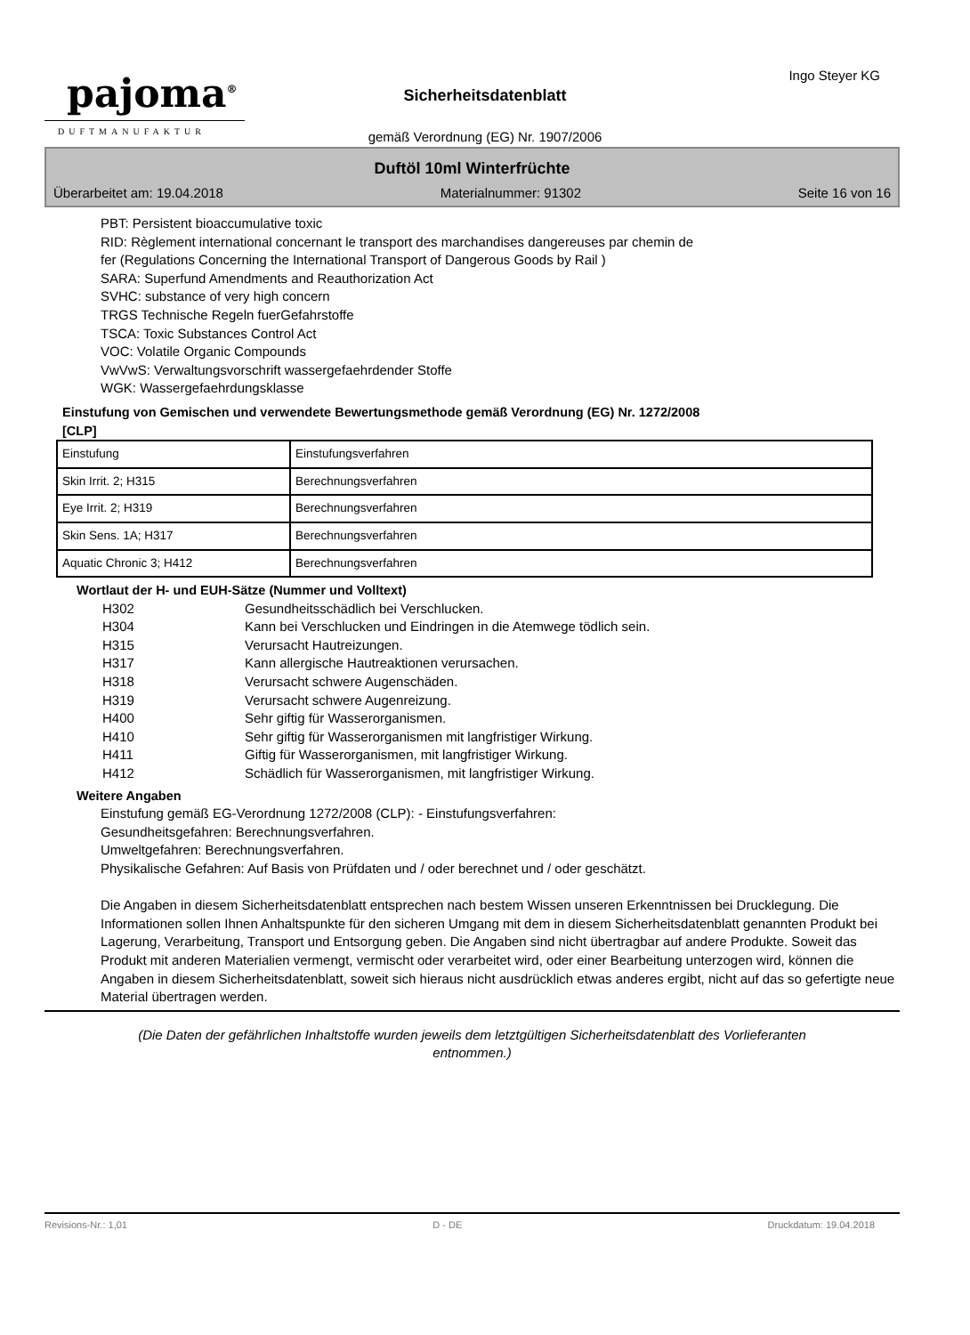pajoma<sup>®</sup>
DUFTMANUFAKTUR
Ingo Steyer KG
Sicherheitsdatenblatt
gemäß Verordnung (EG) Nr. 1907/2006
Duftöl 10ml Winterfrüchte
Überarbeitet am: 19.04.2018 Materialnummer: 91302 Seite 16 von 16
PBT: Persistent bioaccumulative toxic
RID: Règlement international concernant le transport des marchandises dangereuses par chemin de
fer (Regulations Concerning the International Transport of Dangerous Goods by Rail )
SARA: Superfund Amendments and Reauthorization Act
SVHC: substance of very high concern
TRGS Technische Regeln fuerGefahrstoffe
TSCA: Toxic Substances Control Act
VOC: Volatile Organic Compounds
VwVwS: Verwaltungsvorschrift wassergefaehrdender Stoffe
WGK: Wassergefaehrdungsklasse
Einstufung von Gemischen und verwendete Bewertungsmethode gemäß Verordnung (EG) Nr. 1272/2008
[CLP]
| Einstufung | Einstufungsverfahren |
| Skin Irrit. 2; H315 | Berechnungsverfahren |
| Eye Irrit. 2; H319 | Berechnungsverfahren |
| Skin Sens. 1A; H317 | Berechnungsverfahren |
| Aquatic Chronic 3; H412 | Berechnungsverfahren |
Wortlaut der H- und EUH-Sätze (Nummer und Volltext)
| H302 | Gesundheitsschädlich bei Verschlucken. |
| H304 | Kann bei Verschlucken und Eindringen in die Atemwege tödlich sein. |
| H315 | Verursacht Hautreizungen. |
| H317 | Kann allergische Hautreaktionen verursachen. |
| H318 | Verursacht schwere Augenschäden. |
| H319 | Verursacht schwere Augenreizung. |
| H400 | Sehr giftig für Wasserorganismen. |
| H410 | Sehr giftig für Wasserorganismen mit langfristiger Wirkung. |
| H411 | Giftig für Wasserorganismen, mit langfristiger Wirkung. |
| H412 | Schädlich für Wasserorganismen, mit langfristiger Wirkung. |
Weitere Angaben
Einstufung gemäß EG-Verordnung 1272/2008 (CLP): - Einstufungsverfahren:
Gesundheitsgefahren: Berechnungsverfahren.
Umweltgefahren: Berechnungsverfahren.
Physikalische Gefahren: Auf Basis von Prüfdaten und / oder berechnet und / oder geschätzt.
Die Angaben in diesem Sicherheitsdatenblatt entsprechen nach bestem Wissen unseren Erkenntnissen bei Drucklegung. Die Informationen sollen Ihnen Anhaltspunkte für den sicheren Umgang mit dem in diesem Sicherheitsdatenblatt genannten Produkt bei Lagerung, Verarbeitung, Transport und Entsorgung geben. Die Angaben sind nicht übertragbar auf andere Produkte. Soweit das Produkt mit anderen Materialien vermengt, vermischt oder verarbeitet wird, oder einer Bearbeitung unterzogen wird, können die Angaben in diesem Sicherheitsdatenblatt, soweit sich hieraus nicht ausdrücklich etwas anderes ergibt, nicht auf das so gefertigte neue Material übertragen werden.
(Die Daten der gefährlichen Inhaltstoffe wurden jeweils dem letztgültigen Sicherheitsdatenblatt des Vorlieferanten
entnommen.)
Revisions-Nr.: 1,01 D - DE Druckdatum: 19.04.2018